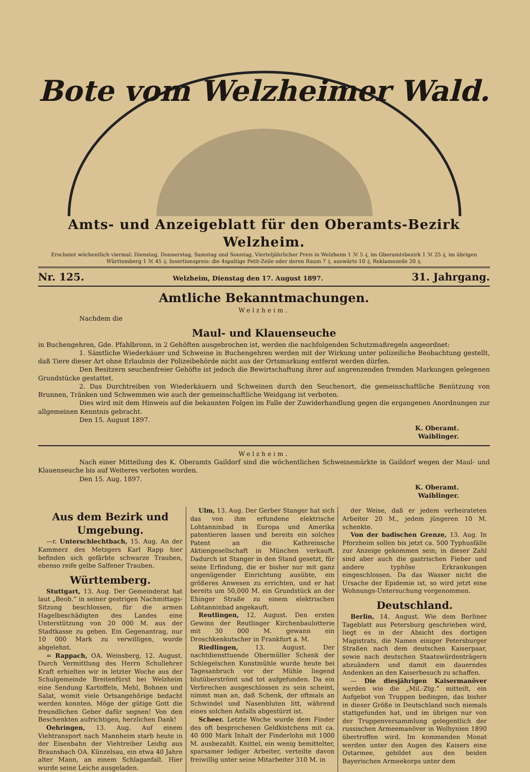Bote vom Welzheimer Wald.
Amts- und Anzeigeblatt für den Oberamts-Bezirk Welzheim.
Erscheint wöchentlich viermal: Dienstag, Donnerstag, Samstag und Sonntag. Vierteljährlicher Preis in Welzheim 1 ℳ 5 ₰, im Oberamtsbezirk 1 ℳ 25 ₰, im übrigen Württemberg 1 ℳ 45 ₰. Insertionspreis: die 4spaltige Petit-Zeile oder deren Raum 7 ₰, auswärts 10 ₰. Reklamezeile 20 ₰.
Nr. 125. Welzheim, Dienstag den 17. August 1897. 31. Jahrgang.
Amtliche Bekanntmachungen.
Welzheim.
Nachdem die
Maul- und Klauenseuche
in Buchengehren, Gde. Pfahlbronn, in 2 Gehöften ausgebrochen ist, werden die nachfolgenden Schutzmaßregeln angeordnet:
1. Sämtliche Wiederkäuer und Schweine in Buchengehren werden mit der Wirkung unter polizeiliche Beobachtung gestellt, daß Tiere dieser Art ohne Erlaubnis der Polizeibehörde nicht aus der Ortsmarkung entfernt werden dürfen.
Den Besitzern seuchenfreier Gehöfte ist jedoch die Bewirtschaftung ihrer auf angrenzenden fremden Markungen gelegenen Grundstücke gestattet.
2. Das Durchtreiben von Wiederkäuern und Schweinen durch den Seuchenort, die gemeinschaftliche Benützung von Brunnen, Tränken und Schwemmen wie auch der gemeinschaftliche Weidgang ist verboten.
Dies wird mit dem Hinweis auf die bekannten Folgen im Falle der Zuwiderhandlung gegen die ergangenen Anordnungen zur allgemeinen Kenntnis gebracht.
Den 15. August 1897.
K. Oberamt.
Waiblinger.
Welzheim.
Nach einer Mitteilung des K. Oberamts Gaildorf sind die wöchentlichen Schweinemärkte in Gaildorf wegen der Maul- und Klauenseuche bis auf Weiteres verboten worden.
Den 15. Aug. 1897.
K. Oberamt.
Waiblinger.
Aus dem Bezirk und Umgebung.
—r. Unterschlechtbach, 15. Aug. An der Kammerz des Metzgers Karl Rapp hier befinden sich gefärbte schwarze Trauben, ebenso reife gelbe Salfener Trauben.
Württemberg.
Stuttgart, 13. Aug. Der Gemeinderat hat laut „Beob.“ in seiner gestrigen Nachmittags-Sitzung beschlossen, für die armen Hagelbeschädigten des Landes eine Unterstützung von 20 000 M. aus der Stadtkasse zu geben. Ein Gegenantrag, nur 10 000 Mark zu verwilligen, wurde abgelehnt.
= Rappach, OA. Weinsberg, 12. August. Durch Vermittlung des Herrn Schullehrer Kraft erhielten wir in letzter Woche aus der Schulgemeinde Breitenfürst bei Welzheim eine Sendung Kartoffeln, Mehl, Bohnen und Salat, womit viele Ortsangehörige bedacht werden konnten. Möge der gütige Gott die freundlichen Geber dafür segnen! Von den Beschenkten aufrichtigen, herzlichen Dank!
Oehringen, 13. Aug. Auf einem Viehtransport nach Mannheim starb heute in der Eisenbahn der Viehtreiber Leidig aus Braunsbach OA. Künzelsau, ein etwa 40 Jahre alter Mann, an einem Schlaganfall. Hier wurde seine Leiche ausgeladen.
Ulm, 13. Aug. Der Gerber Stanger hat sich das von ihm erfundene elektrische Lohtanninbad in Europa und Amerika patentieren lassen und bereits ein solches Patent an die Kathreinsche Aktiengesellschaft in München verkauft. Dadurch ist Stanger in den Stand gesetzt, für seine Erfindung, die er bisher nur mit ganz ungenügender Einrichtung ausübte, ein größeres Anwesen zu errichten, und er hat bereits um 50,000 M. ein Grundstück an der Ehinger Straße zu einem elektrischen Lohtanninbad angekauft.
Reutlingen, 12. August. Den ersten Gewinn der Reutlinger Kirchenbaulotterie mit 30 000 M. gewann ein Droschkenkutscher in Frankfurt a. M.
Riedlingen, 13. August. Der nachtdiensttuende Obermüller Schenk der Schlegelschen Kunstmühle wurde heute bei Tagesanbruch vor der Mühle liegend blutüberströmt und tot aufgefunden. Da ein Verbrechen ausgeschlossen zu sein scheint, nimmt man an, daß Schenk, der oftmals an Schwindel und Nasenbluten litt, während eines solchen Anfalls abgestürzt ist.
Scheer. Letzte Woche wurde dem Finder des oft besprochenen Geldkistchens mit ca. 40 000 Mark Inhalt der Finderlohn mit 1000 M. ausbezahlt. Knittel, ein wenig bemittelter, sparsamer lediger Arbeiter, verteilte davon freiwillig unter seine Mitarbeiter 310 M. in
der Weise, daß er jedem verheirateten Arbeiter 20 M., jedem jüngeren 10 M. schenkte.
Von der badischen Grenze, 13. Aug. In Pforzheim sollen bis jetzt ca. 500 Typhusfälle zur Anzeige gekommen sein; in dieser Zahl sind aber auch die gastrischen Fieber und andere typhöse Erkrankungen eingeschlossen. Da das Wasser nicht die Ursache der Epidemie ist, so wird jetzt eine Wohnungs-Untersuchung vorgenommen.
Deutschland.
Berlin, 14. August. Wie dem Berliner Tageblatt aus Petersburg geschrieben wird, liegt es in der Absicht des dortigen Magistrats, die Namen einiger Petersburger Straßen nach dem deutschen Kaiserpaar, sowie nach deutschen Staatswürdenträgern abzuändern und damit ein dauerndes Andenken an den Kaiserbesuch zu schaffen.
— Die diesjährigen Kaisermanöver werden wie die „Mil.-Ztg.“ mitteilt, ein Aufgebot von Truppen bedingen, das bisher in dieser Größe in Deutschland noch niemals stattgefunden hat, und im übrigen nur von der Truppenversammlung gelegentlich der russischen Armeemanöver in Wolhynien 1890 übertroffen wird. Im kommenden Monat werden unter den Augen des Kaisers eine Ostarmee, gebildet aus den beiden Bayerischen Armeekorps unter dem